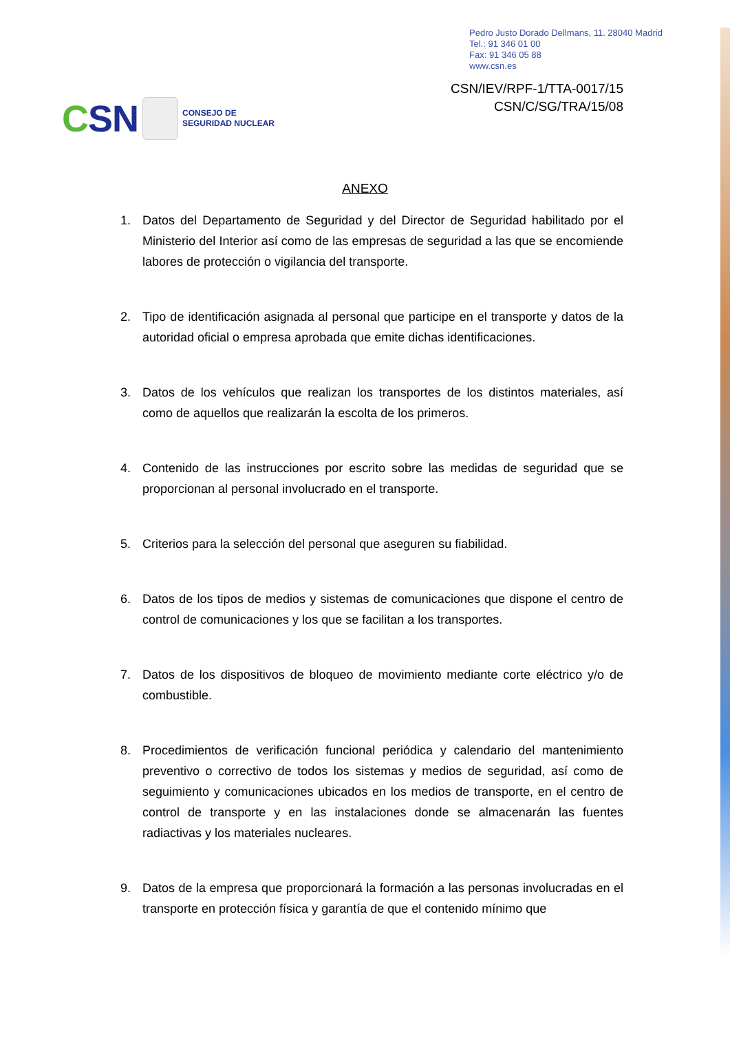Pedro Justo Dorado Dellmans, 11. 28040 Madrid
Tel.: 91 346 01 00
Fax: 91 346 05 88
www.csn.es
CSN
CONSEJO DE
SEGURIDAD NUCLEAR
CSN/IEV/RPF-1/TTA-0017/15
CSN/C/SG/TRA/15/08
ANEXO
1. Datos del Departamento de Seguridad y del Director de Seguridad habilitado por el Ministerio del Interior así como de las empresas de seguridad a las que se encomiende labores de protección o vigilancia del transporte.
2. Tipo de identificación asignada al personal que participe en el transporte y datos de la autoridad oficial o empresa aprobada que emite dichas identificaciones.
3. Datos de los vehículos que realizan los transportes de los distintos materiales, así como de aquellos que realizarán la escolta de los primeros.
4. Contenido de las instrucciones por escrito sobre las medidas de seguridad que se proporcionan al personal involucrado en el transporte.
5. Criterios para la selección del personal que aseguren su fiabilidad.
6. Datos de los tipos de medios y sistemas de comunicaciones que dispone el centro de control de comunicaciones y los que se facilitan a los transportes.
7. Datos de los dispositivos de bloqueo de movimiento mediante corte eléctrico y/o de combustible.
8. Procedimientos de verificación funcional periódica y calendario del mantenimiento preventivo o correctivo de todos los sistemas y medios de seguridad, así como de seguimiento y comunicaciones ubicados en los medios de transporte, en el centro de control de transporte y en las instalaciones donde se almacenarán las fuentes radiactivas y los materiales nucleares.
9. Datos de la empresa que proporcionará la formación a las personas involucradas en el transporte en protección física y garantía de que el contenido mínimo que